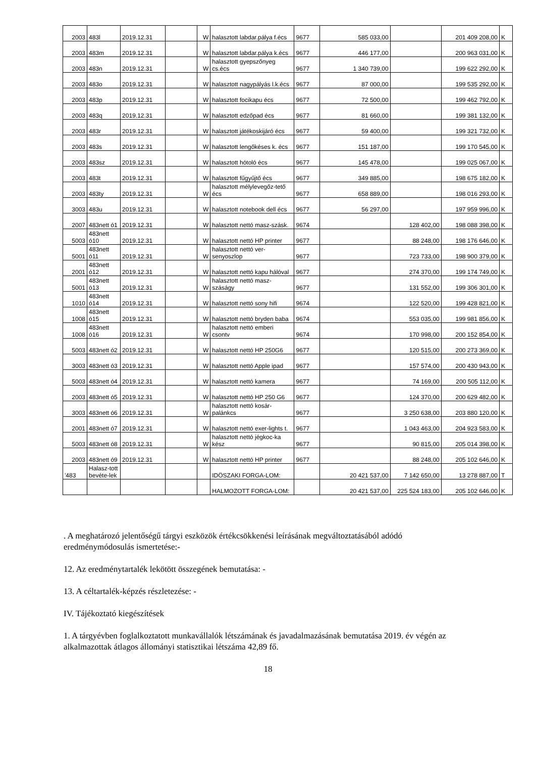| 2003 | 483l | 2019.12.31 | | W | halasztott labdar.pálya f.écs | 9677 | 585 033,00 | | 201 409 208,00 | K |
| 2003 | 483m | 2019.12.31 | | W | halasztott labdar.pálya k.écs | 9677 | 446 177,00 | | 200 963 031,00 | K |
| 2003 | 483n | 2019.12.31 | | W | halasztott gyepszőnyeg cs.écs | 9677 | 1 340 739,00 | | 199 622 292,00 | K |
| 2003 | 483o | 2019.12.31 | | W | halasztott nagypályás l.k.écs | 9677 | 87 000,00 | | 199 535 292,00 | K |
| 2003 | 483p | 2019.12.31 | | W | halasztott focikapu écs | 9677 | 72 500,00 | | 199 462 792,00 | K |
| 2003 | 483q | 2019.12.31 | | W | halasztott edzőpad écs | 9677 | 81 660,00 | | 199 381 132,00 | K |
| 2003 | 483r | 2019.12.31 | | W | halasztott játékoskijáró écs | 9677 | 59 400,00 | | 199 321 732,00 | K |
| 2003 | 483s | 2019.12.31 | | W | halasztott lengőkéses k. écs | 9677 | 151 187,00 | | 199 170 545,00 | K |
| 2003 | 483sz | 2019.12.31 | | W | halasztott hótoló écs | 9677 | 145 478,00 | | 199 025 067,00 | K |
| 2003 | 483t | 2019.12.31 | | W | halasztott fűgyűjtő écs | 9677 | 349 885,00 | | 198 675 182,00 | K |
| 2003 | 483ty | 2019.12.31 | | W | halasztott mélylevegőz-tető écs | 9677 | 658 889,00 | | 198 016 293,00 | K |
| 3003 | 483u | 2019.12.31 | | W | halasztott notebook dell écs | 9677 | 56 297,00 | | 197 959 996,00 | K |
| 2007 | 483nett ó1 | 2019.12.31 | | W | halasztott nettó masz-szásk. | 9674 | | 128 402,00 | 198 088 398,00 | K |
| 5003 | 483nett ó10 | 2019.12.31 | | W | halasztott nettó HP printer | 9677 | | 88 248,00 | 198 176 646,00 | K |
| 5001 | 483nett ó11 | 2019.12.31 | | W | halasztott nettó ver-senyoszlop | 9677 | | 723 733,00 | 198 900 379,00 | K |
| 2001 | 483nett ó12 | 2019.12.31 | | W | halasztott nettó kapu hálóval | 9677 | | 274 370,00 | 199 174 749,00 | K |
| 5001 | 483nett ó13 | 2019.12.31 | | W | halasztott nettó masz-száságy | 9677 | | 131 552,00 | 199 306 301,00 | K |
| 1010 | 483nett ó14 | 2019.12.31 | | W | halasztott nettó sony hifi | 9674 | | 122 520,00 | 199 428 821,00 | K |
| 1008 | 483nett ó15 | 2019.12.31 | | W | halasztott nettó bryden baba | 9674 | | 553 035,00 | 199 981 856,00 | K |
| 1008 | 483nett ó16 | 2019.12.31 | | W | halasztott nettó emberi csontv | 9674 | | 170 998,00 | 200 152 854,00 | K |
| 5003 | 483nett ó2 | 2019.12.31 | | W | halasztott nettó HP 250G6 | 9677 | | 120 515,00 | 200 273 369,00 | K |
| 3003 | 483nett ó3 | 2019.12.31 | | W | halasztott nettó Apple ipad | 9677 | | 157 574,00 | 200 430 943,00 | K |
| 5003 | 483nett ó4 | 2019.12.31 | | W | halasztott nettó kamera | 9677 | | 74 169,00 | 200 505 112,00 | K |
| 2003 | 483nett ó5 | 2019.12.31 | | W | halasztott nettó HP 250 G6 | 9677 | | 124 370,00 | 200 629 482,00 | K |
| 3003 | 483nett ó6 | 2019.12.31 | | W | halasztott nettó kosár-palánkcs | 9677 | | 3 250 638,00 | 203 880 120,00 | K |
| 2001 | 483nett ó7 | 2019.12.31 | | W | halasztott nettó exer-lights t. | 9677 | | 1 043 463,00 | 204 923 583,00 | K |
| 5003 | 483nett ó8 | 2019.12.31 | | W | halasztott nettó jégkoc-ka kész | 9677 | | 90 815,00 | 205 014 398,00 | K |
| 2003 | 483nett ó9 | 2019.12.31 | | W | halasztott nettó HP printer | 9677 | | 88 248,00 | 205 102 646,00 | K |
| '483 | Halasz-tott bevéte-lek | | | | IDÖSZAKI FORGA-LOM: | | 20 421 537,00 | 7 142 650,00 | 13 278 887,00 | T |
| | | | | | HALMOZOTT FORGA-LOM: | | 20 421 537,00 | 225 524 183,00 | 205 102 646,00 | K |
. A meghatározó jelentőségű tárgyi eszközök értékcsökkenési leírásának megváltoztatásából adódó eredménymódosulás ismertetése:-
12. Az eredménytartalék lekötött összegének bemutatása: -
13. A céltartalék-képzés részletezése: -
IV. Tájékoztató kiegészítések
1. A tárgyévben foglalkoztatott munkavállalók létszámának és javadalmazásának bemutatása 2019. év végén az alkalmazottak átlagos állományi statisztikai létszáma 42,89 fő.
18